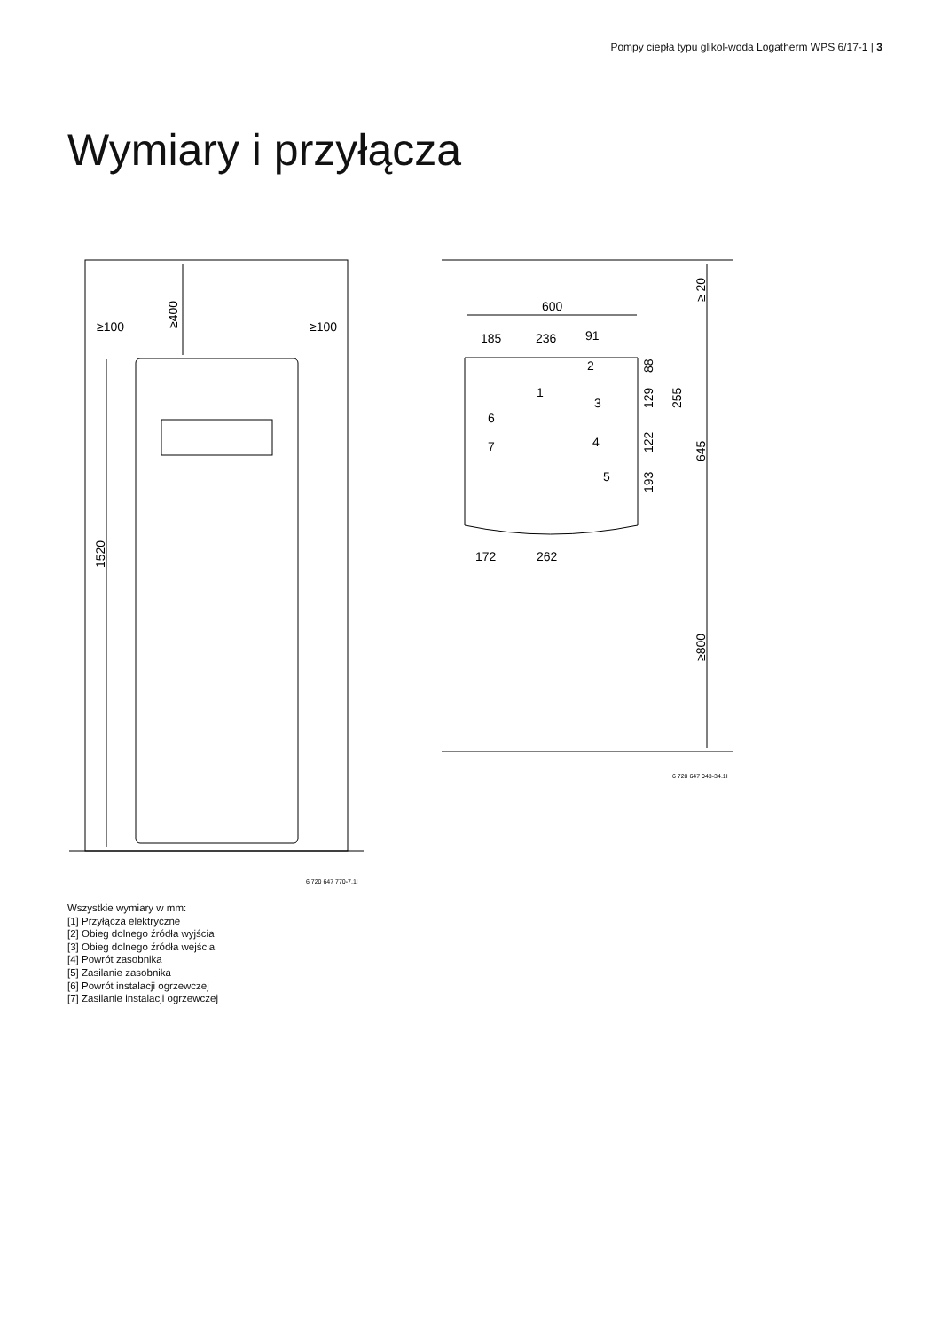Pompy ciepła typu glikol-woda Logatherm WPS 6/17-1 | 3
Wymiary i przyłącza
≥100
≥100
≥400
1520
600
185
236
91
172
262
≥ 20
88
129
255
122
645
193
≥800
1
2
3
4
5
6
7
6 720 647 043-34.1I
6 720 647 770-7.1I
Wszystkie wymiary w mm:
[1] Przyłącza elektryczne
[2] Obieg dolnego źródła wyjścia
[3] Obieg dolnego źródła wejścia
[4] Powrót zasobnika
[5] Zasilanie zasobnika
[6] Powrót instalacji ogrzewczej
[7] Zasilanie instalacji ogrzewczej